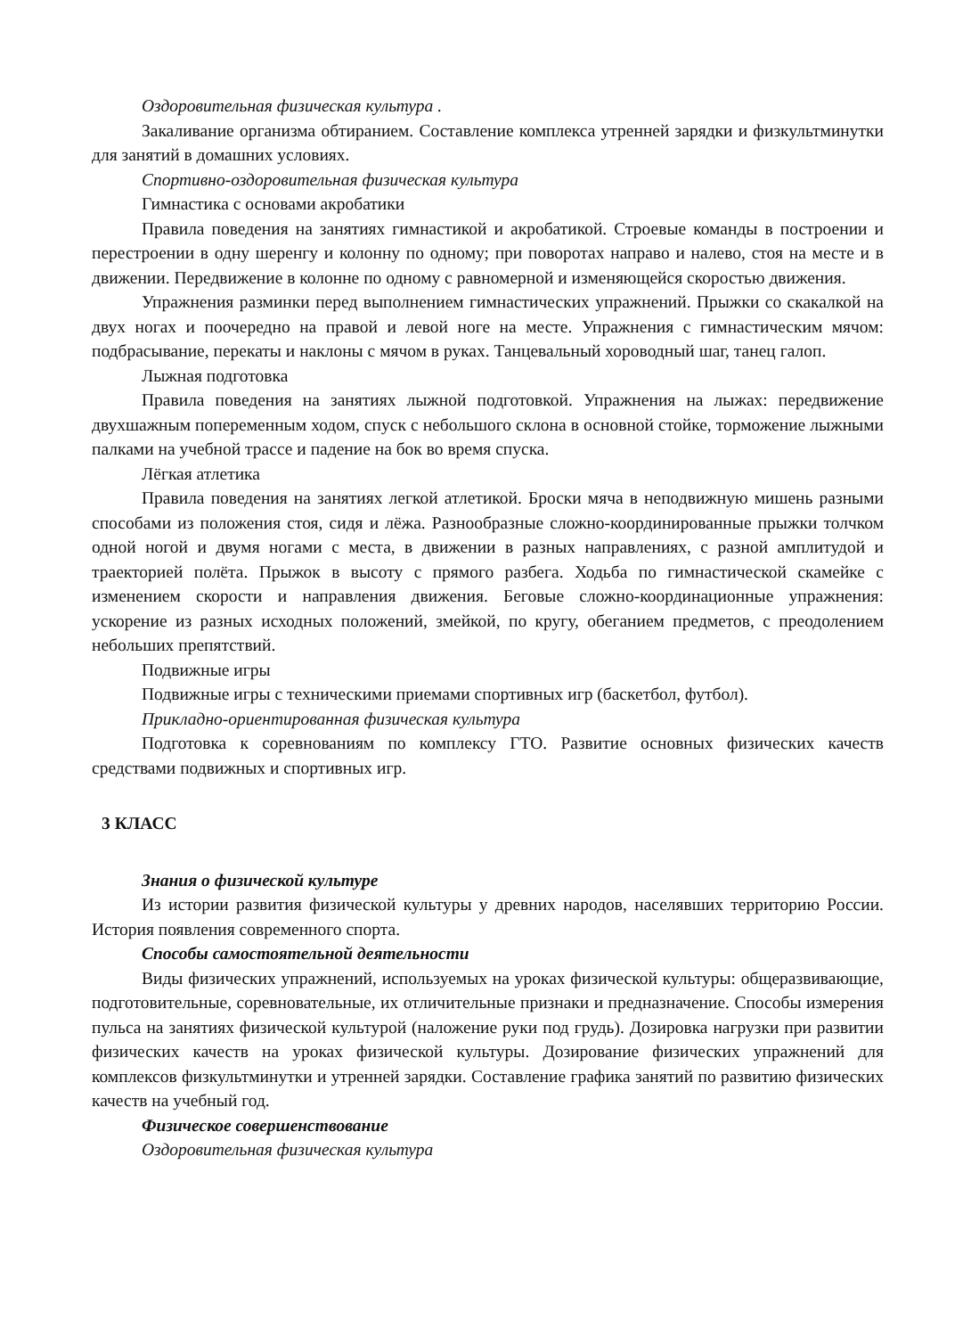Оздоровительная физическая культура .
Закаливание организма обтиранием. Составление комплекса утренней зарядки и физкультминутки для занятий в домашних условиях.
Спортивно-оздоровительная физическая культура
Гимнастика с основами акробатики
Правила поведения на занятиях гимнастикой и акробатикой. Строевые команды в построении и перестроении в одну шеренгу и колонну по одному; при поворотах направо и налево, стоя на месте и в движении. Передвижение в колонне по одному с равномерной и изменяющейся скоростью движения.
Упражнения разминки перед выполнением гимнастических упражнений. Прыжки со скакалкой на двух ногах и поочередно на правой и левой ноге на месте. Упражнения с гимнастическим мячом: подбрасывание, перекаты и наклоны с мячом в руках. Танцевальный хороводный шаг, танец галоп.
Лыжная подготовка
Правила поведения на занятиях лыжной подготовкой. Упражнения на лыжах: передвижение двухшажным попеременным ходом, спуск с небольшого склона в основной стойке, торможение лыжными палками на учебной трассе и падение на бок во время спуска.
Лёгкая атлетика
Правила поведения на занятиях легкой атлетикой. Броски мяча в неподвижную мишень разными способами из положения стоя, сидя и лёжа. Разнообразные сложно-координированные прыжки толчком одной ногой и двумя ногами с места, в движении в разных направлениях, с разной амплитудой и траекторией полёта. Прыжок в высоту с прямого разбега. Ходьба по гимнастической скамейке с изменением скорости и направления движения. Беговые сложно-координационные упражнения: ускорение из разных исходных положений, змейкой, по кругу, обеганием предметов, с преодолением небольших препятствий.
Подвижные игры
Подвижные игры с техническими приемами спортивных игр (баскетбол, футбол).
Прикладно-ориентированная физическая культура
Подготовка к соревнованиям по комплексу ГТО. Развитие основных физических качеств средствами подвижных и спортивных игр.
3 КЛАСС
Знания о физической культуре
Из истории развития физической культуры у древних народов, населявших территорию России. История появления современного спорта.
Способы самостоятельной деятельности
Виды физических упражнений, используемых на уроках физической культуры: общеразвивающие, подготовительные, соревновательные, их отличительные признаки и предназначение. Способы измерения пульса на занятиях физической культурой (наложение руки под грудь). Дозировка нагрузки при развитии физических качеств на уроках физической культуры. Дозирование физических упражнений для комплексов физкультминутки и утренней зарядки. Составление графика занятий по развитию физических качеств на учебный год.
Физическое совершенствование
Оздоровительная физическая культура